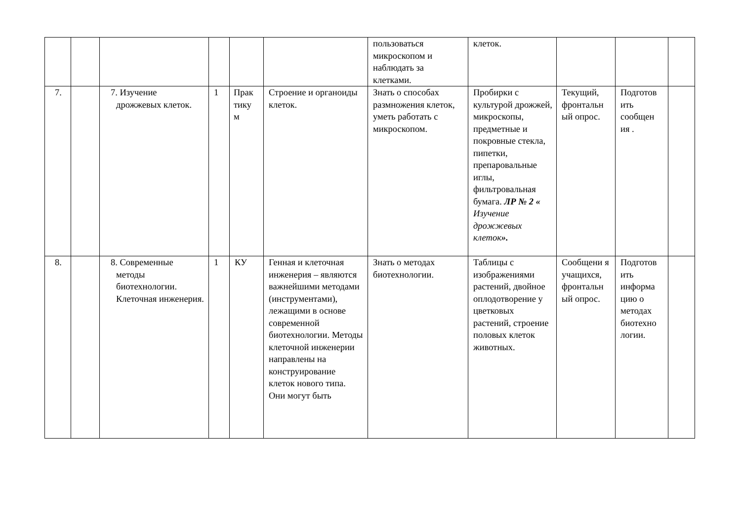| | | | | | | пользоваться микроскопом и наблюдать за клетками. | клеток. | | | |
| 7. | | 7. Изучение дрожжевых клеток. | 1 | Прак тику м | Строение и органоиды клеток. | Знать о способах размножения клеток, уметь работать с микроскопом. | Пробирки с культурой дрожжей, микроскопы, предметные и покровные стекла, пипетки, препаровальные иглы, фильтровальная бумага. ЛР № 2 « Изучение дрожжевых клеток ». | Текущий, фронтальн ый опрос. | Подготов ить сообщен ия . | |
| 8. | | 8. Современные методы биотехнологии. Клеточная инженерия. | 1 | КУ | Генная и клеточная инженерия – являются важнейшими методами (инструментами), лежащими в основе современной биотехнологии. Методы клеточной инженерии направлены на конструирование клеток нового типа. Они могут быть | Знать о методах биотехнологии. | Таблицы с изображениями растений, двойное оплодотворение у цветковых растений, строение половых клеток животных. | Сообщени я учащихся, фронтальн ый опрос. | Подготов ить информа цию о методах биотехно логии. | |